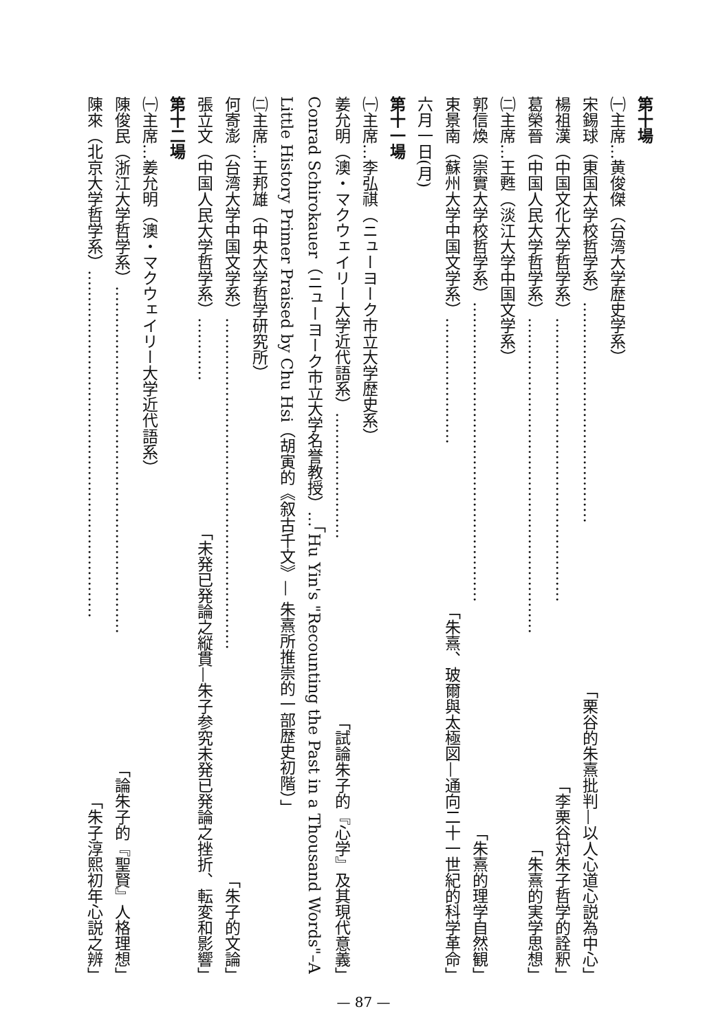第十場
㈠主席…黄俊傑（台湾大学歴史学系）
宋錫球（東国大学校哲学系） …………………………………… 「栗谷的朱熹批判—以人心道心説為中心」
楊祖漢（中国文化大学哲学系） ……………………………………………… 「李栗谷対朱子哲学的詮釈」
葛榮晉（中国人民大学哲学系） …………………………………………………… 「朱熹的実学思想」
㈡主席…王甦（淡江大学中国文学系）
郭信煥（崇實大学校哲学系） ………………………………………………… 「朱熹的理学自然観」
束景南（蘇州大学中国文学系） …………………… 「朱熹、玻爾與太極図—通向二十一世紀的科学革命」
六月一日(月)
第十一場
㈠主席…李弘祺（ニューヨーク市立大学歴史系）
姜允明（澳・マクウェイリー大学近代語系） …………………… 「試論朱子的『心学』及其現代意義」
Conrad Schirokauer（ニューヨーク市立大学名誉教授）…「Hu Yin's "Recounting the Past in a Thousand Words"–A Little History Primer Praised by Chu Hsi（胡寅的《叙古千文》— 朱熹所推崇的一部歴史初階）」
㈡主席…王邦雄（中央大学哲学研究所）
何寄澎（台湾大学中国文学系） ……………………………………………………… 「朱子的文論」
張立文（中国人民大学哲学系） ………… 「未発已発論之縦貫—朱子参究未発已発論之挫折、転変和影響」
第十二場
㈠主席…姜允明（澳・マクウェイリー大学近代語系）
陳俊民（浙江大学哲学系） ………………………………………………………… 「論朱子的『聖賢』人格理想」
陳來（北京大学哲学系） ………………………………………………………… 「朱子淳熙初年心説之辨」
— 87 —